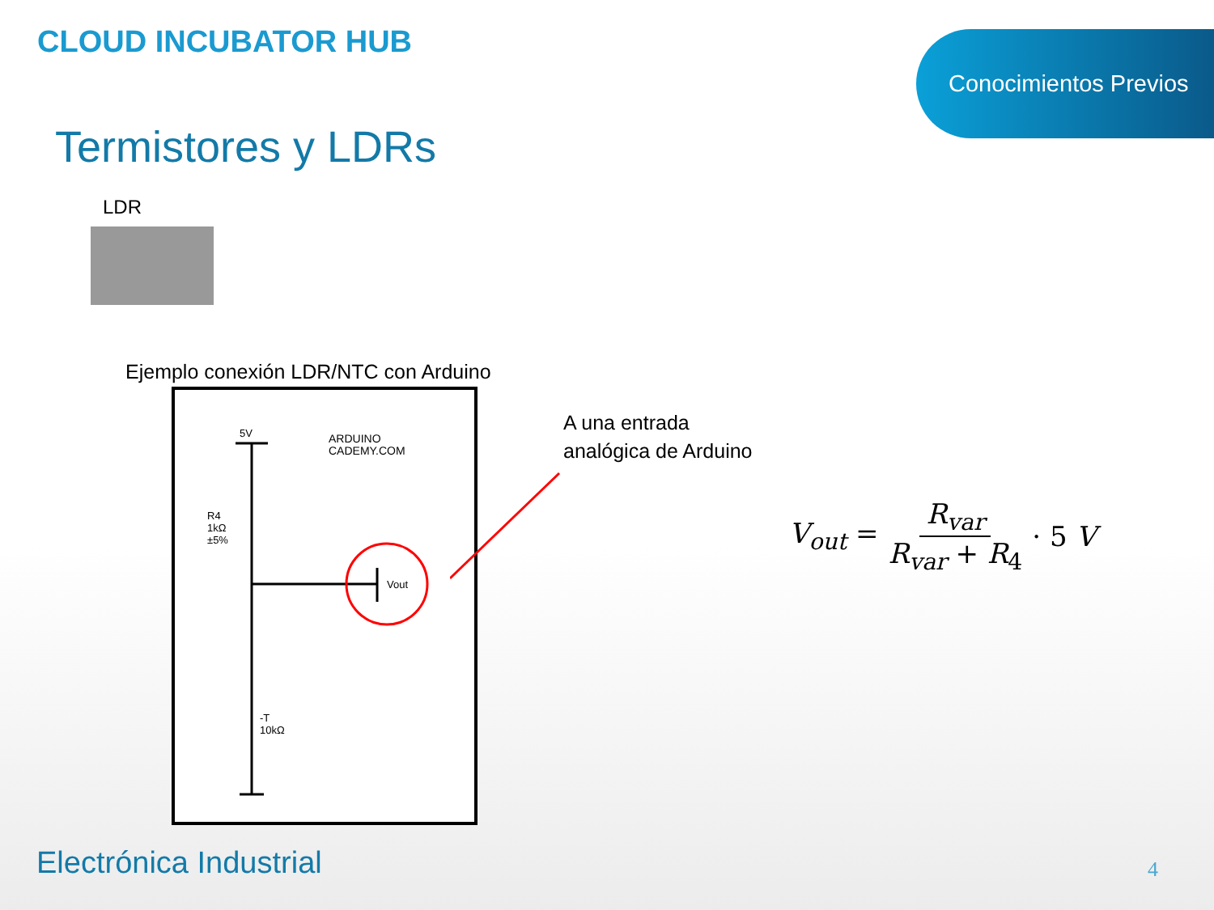CLOUD INCUBATOR HUB Conocimientos Previos
Termistores y LDRs
LDR
Ejemplo conexión LDR/NTC con Arduino
5V
R4
1kΩ
±5%
Vout
ARDUINO
CADEMY.COM
-T
10kΩ
A una entrada
analógica de Arduino
V<sub>out</sub> = R<sub>var</sub> R<sub>var</sub> + R<sub>4</sub> · 5 V
Electrónica Industrial 4